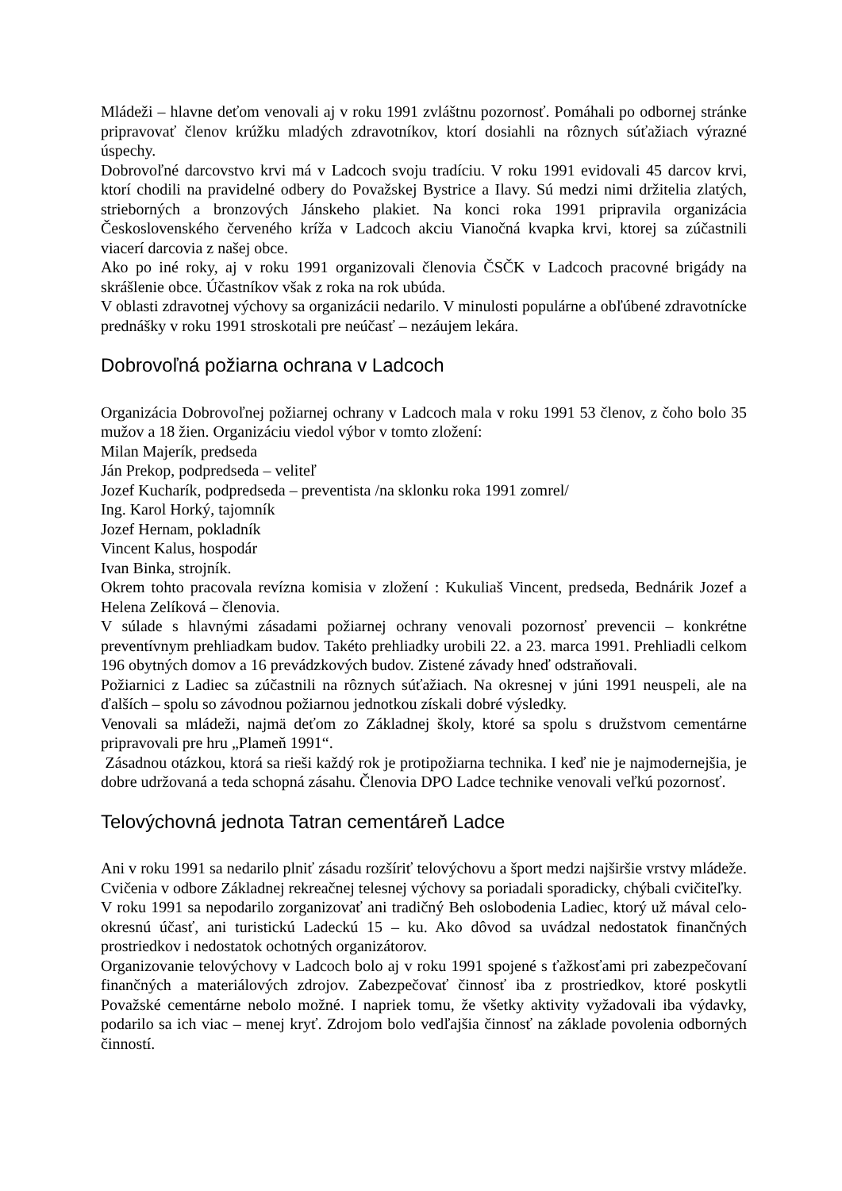Mládeži – hlavne deťom venovali aj v roku 1991 zvláštnu pozornosť. Pomáhali po odbornej stránke pripravovať členov krúžku mladých zdravotníkov, ktorí dosiahli na rôznych súťažiach výrazné úspechy.
Dobrovoľné darcovstvo krvi má v Ladcoch svoju tradíciu. V roku 1991 evidovali 45 darcov krvi, ktorí chodili na pravidelné odbery do Považskej Bystrice a Ilavy. Sú medzi nimi držitelia zlatých, strieborných a bronzových Jánskeho plakiet. Na konci roka 1991 pripravila organizácia Československého červeného kríža v Ladcoch akciu Vianočná kvapka krvi, ktorej sa zúčastnili viacerí darcovia z našej obce.
Ako po iné roky, aj v roku 1991 organizovali členovia ČSČK v Ladcoch pracovné brigády na skrášlenie obce. Účastníkov však z roka na rok ubúda.
V oblasti zdravotnej výchovy sa organizácii nedarilo. V minulosti populárne a obľúbené zdravotnícke prednášky v roku 1991 stroskotali pre neúčasť – nezáujem lekára.
Dobrovoľná požiarna ochrana v Ladcoch
Organizácia Dobrovoľnej požiarnej ochrany v Ladcoch mala v roku 1991 53 členov, z čoho bolo 35 mužov a 18 žien. Organizáciu viedol výbor v tomto zložení:
Milan Majerík, predseda
Ján Prekop, podpredseda – veliteľ
Jozef Kucharík, podpredseda – preventista /na sklonku roka 1991 zomrel/
Ing. Karol Horký, tajomník
Jozef Hernam, pokladník
Vincent Kalus, hospodár
Ivan Binka, strojník.
Okrem tohto pracovala revízna komisia v zložení : Kukuliaš Vincent, predseda, Bednárik Jozef a Helena Zelíková – členovia.
V súlade s hlavnými zásadami požiarnej ochrany venovali pozornosť prevencii – konkrétne preventívnym prehliadkam budov. Takéto prehliadky urobili 22. a 23. marca 1991. Prehliadli celkom 196 obytných domov a 16 prevádzkových budov. Zistené závady hneď odstraňovali.
Požiarnici z Ladiec sa zúčastnili na rôznych súťažiach. Na okresnej v júni 1991 neuspeli, ale na ďalších – spolu so závodnou požiarnou jednotkou získali dobré výsledky.
Venovali sa mládeži, najmä deťom zo Základnej školy, ktoré sa spolu s družstvom cementárne pripravovali pre hru „Plameň 1991“.
Zásadnou otázkou, ktorá sa rieši každý rok je protipožiarna technika. I keď nie je najmodernejšia, je dobre udržovaná a teda schopná zásahu. Členovia DPO Ladce technike venovali veľkú pozornosť.
Telovýchovná jednota Tatran cementáreň Ladce
Ani v roku 1991 sa nedarilo plniť zásadu rozšíriť telovýchovu a šport medzi najširšie vrstvy mládeže. Cvičenia v odbore Základnej rekreačnej telesnej výchovy sa poriadali sporadicky, chýbali cvičiteľky.
V roku 1991 sa nepodarilo zorganizovať ani tradičný Beh oslobodenia Ladiec, ktorý už mával celo-okresnú účasť, ani turistickú Ladeckú 15 – ku. Ako dôvod sa uvádzal nedostatok finančných prostriedkov i nedostatok ochotných organizátorov.
Organizovanie telovýchovy v Ladcoch bolo aj v roku 1991 spojené s ťažkosťami pri zabezpečovaní finančných a materiálových zdrojov. Zabezpečovať činnosť iba z prostriedkov, ktoré poskytli Považské cementárne nebolo možné. I napriek tomu, že všetky aktivity vyžadovali iba výdavky, podarilo sa ich viac – menej kryť. Zdrojom bolo vedľajšia činnosť na základe povolenia odborných činností.